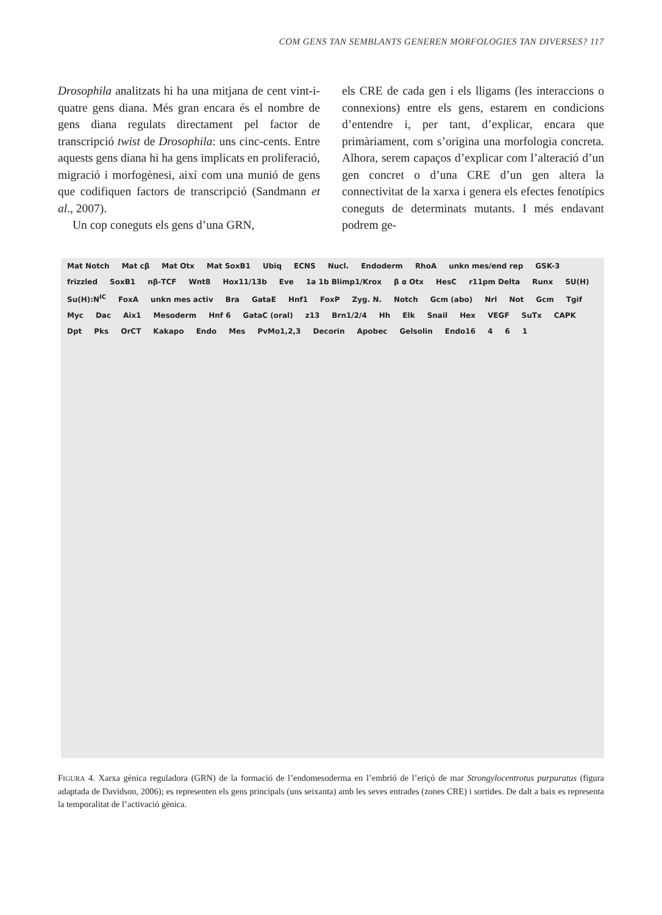COM GENS TAN SEMBLANTS GENEREN MORFOLOGIES TAN DIVERSES? 117
Drosophila analitzats hi ha una mitjana de cent vint-i-quatre gens diana. Més gran encara és el nombre de gens diana regulats directament pel factor de transcripció twist de Drosophila: uns cinc-cents. Entre aquests gens diana hi ha gens implicats en proliferació, migració i morfogènesi, així com una munió de gens que codifiquen factors de transcripció (Sandmann et al., 2007).
Un cop coneguts els gens d’una GRN,
els CRE de cada gen i els lligams (les interaccions o connexions) entre els gens, estarem en condicions d’entendre i, per tant, d’explicar, encara que primàriament, com s’origina una morfologia concreta. Alhora, serem capaços d’explicar com l’alteració d’un gen concret o d’una CRE d’un gen altera la connectivitat de la xarxa i genera els efectes fenotípics coneguts de determinats mutants. I més endavant podrem ge-
Mat Notch Mat cβ Mat Otx Mat SoxB1 Ubiq ECNS Nucl. Endoderm RhoA unkn mes/end rep GSK-3 frizzled SoxB1 nβ-TCF Wnt8 Hox11/13b Eve 1a 1b Blimp1/Krox β α Otx HesC r11pm Delta Runx SU(H) Su(H):N<sup>IC</sup> FoxA unkn mes activ Bra GataE Hnf1 FoxP Zyg. N. Notch Gcm (abo) Nrl Not Gcm Tgif Myc Dac Aix1 Mesoderm Hnf 6 GataC (oral) z13 Brn1/2/4 Hh Elk Snail Hex VEGF SuTx CAPK Dpt Pks OrCT Kakapo Endo Mes PvMo1,2,3 Decorin Apobec Gelsolin Endo16 4 6 1
FIGURA 4. Xarxa gènica reguladora (GRN) de la formació de l’endomesoderma en l’embrió de l’eriçó de mar Strongylocentrotus purpuratus (figura adaptada de Davidson, 2006); es representen els gens principals (uns seixanta) amb les seves entrades (zones CRE) i sortides. De dalt a baix es representa la temporalitat de l’activació gènica.